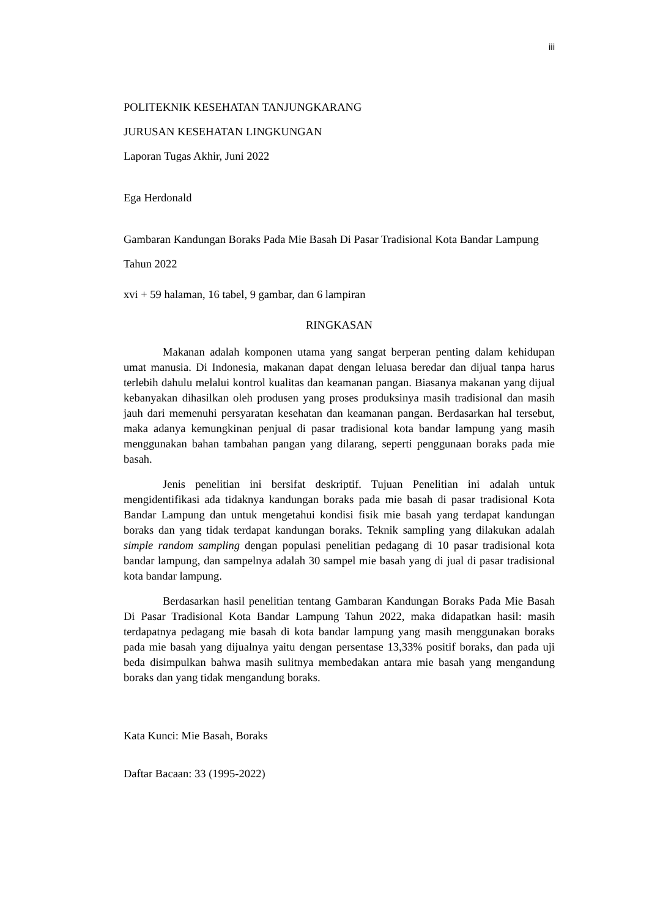iii
POLITEKNIK KESEHATAN TANJUNGKARANG
JURUSAN KESEHATAN LINGKUNGAN
Laporan Tugas Akhir, Juni 2022
Ega Herdonald
Gambaran Kandungan Boraks Pada Mie Basah Di Pasar Tradisional Kota Bandar Lampung Tahun 2022
xvi + 59 halaman, 16 tabel, 9 gambar, dan 6 lampiran
RINGKASAN
Makanan adalah komponen utama yang sangat berperan penting dalam kehidupan umat manusia. Di Indonesia, makanan dapat dengan leluasa beredar dan dijual tanpa harus terlebih dahulu melalui kontrol kualitas dan keamanan pangan. Biasanya makanan yang dijual kebanyakan dihasilkan oleh produsen yang proses produksinya masih tradisional dan masih jauh dari memenuhi persyaratan kesehatan dan keamanan pangan. Berdasarkan hal tersebut, maka adanya kemungkinan penjual di pasar tradisional kota bandar lampung yang masih menggunakan bahan tambahan pangan yang dilarang, seperti penggunaan boraks pada mie basah.
Jenis penelitian ini bersifat deskriptif. Tujuan Penelitian ini adalah untuk mengidentifikasi ada tidaknya kandungan boraks pada mie basah di pasar tradisional Kota Bandar Lampung dan untuk mengetahui kondisi fisik mie basah yang terdapat kandungan boraks dan yang tidak terdapat kandungan boraks. Teknik sampling yang dilakukan adalah simple random sampling dengan populasi penelitian pedagang di 10 pasar tradisional kota bandar lampung, dan sampelnya adalah 30 sampel mie basah yang di jual di pasar tradisional kota bandar lampung.
Berdasarkan hasil penelitian tentang Gambaran Kandungan Boraks Pada Mie Basah Di Pasar Tradisional Kota Bandar Lampung Tahun 2022, maka didapatkan hasil: masih terdapatnya pedagang mie basah di kota bandar lampung yang masih menggunakan boraks pada mie basah yang dijualnya yaitu dengan persentase 13,33% positif boraks, dan pada uji beda disimpulkan bahwa masih sulitnya membedakan antara mie basah yang mengandung boraks dan yang tidak mengandung boraks.
Kata Kunci: Mie Basah, Boraks
Daftar Bacaan: 33 (1995-2022)